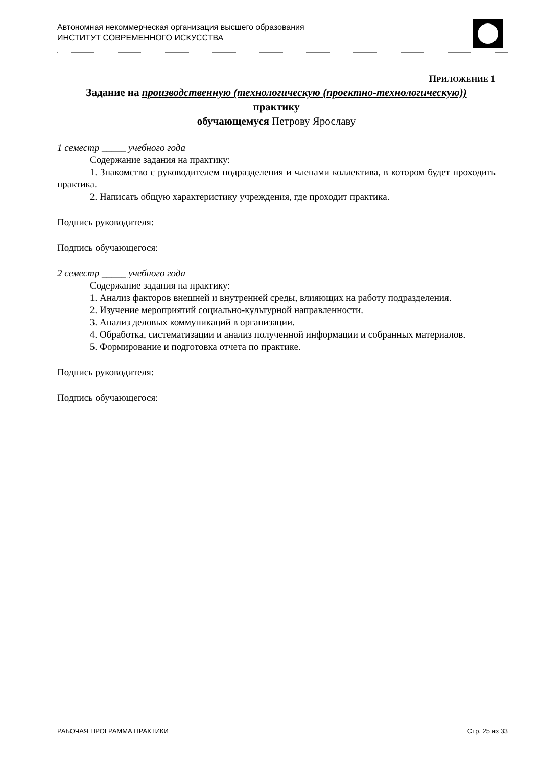Автономная некоммерческая организация высшего образования
ИНСТИТУТ СОВРЕМЕННОГО ИСКУССТВА
ПРИЛОЖЕНИЕ 1
Задание на производственную (технологическую (проектно-технологическую))
практику
обучающемуся Петрову Ярославу
1 семестр _____ учебного года
Содержание задания на практику:
1. Знакомство с руководителем подразделения и членами коллектива, в котором будет проходить практика.
2. Написать общую характеристику учреждения, где проходит практика.
Подпись руководителя:
Подпись обучающегося:
2 семестр _____ учебного года
Содержание задания на практику:
1. Анализ факторов внешней и внутренней среды, влияющих на работу подразделения.
2. Изучение мероприятий социально-культурной направленности.
3. Анализ деловых коммуникаций в организации.
4. Обработка, систематизации и анализ полученной информации и собранных материалов.
5. Формирование и подготовка отчета по практике.
Подпись руководителя:
Подпись обучающегося:
РАБОЧАЯ ПРОГРАММА ПРАКТИКИ Стр. 25 из 33